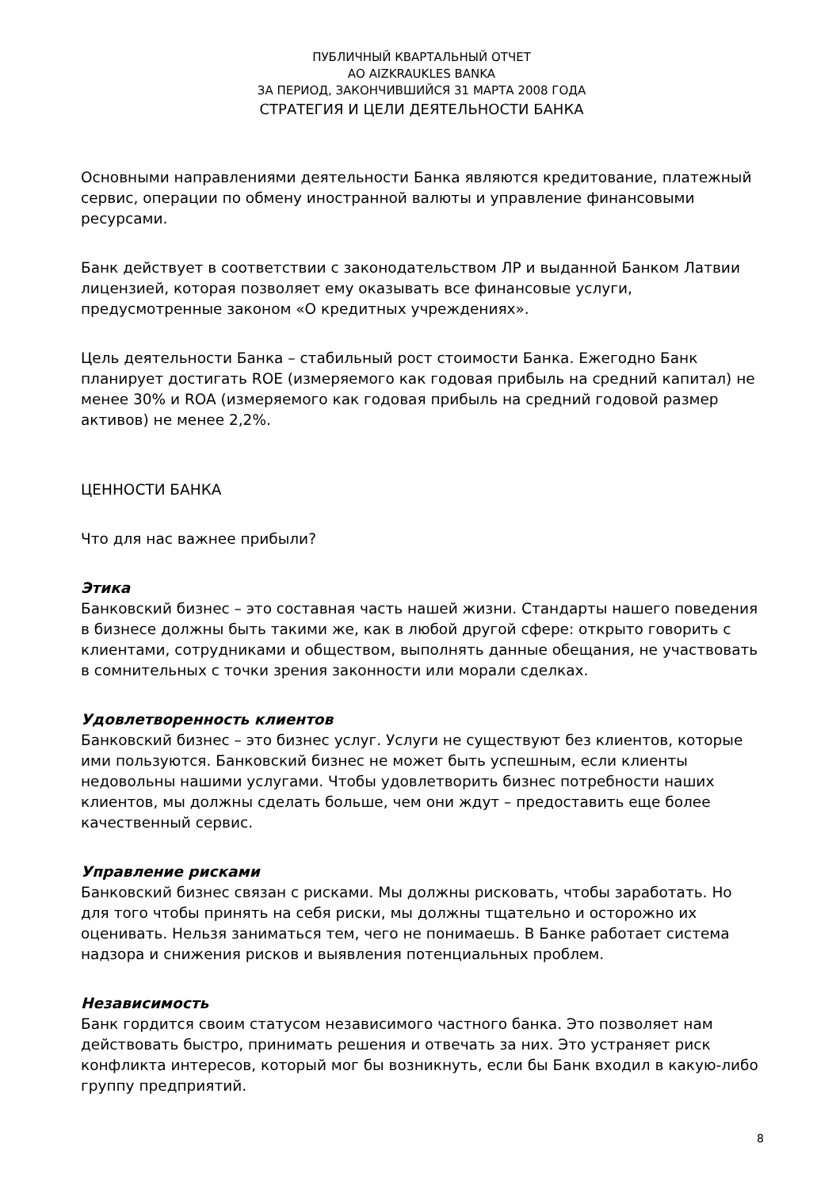ПУБЛИЧНЫЙ КВАРТАЛЬНЫЙ ОТЧЕТ
АО AIZKRAUKLES BANKA
ЗА ПЕРИОД, ЗАКОНЧИВШИЙСЯ 31 МАРТА 2008 ГОДА
СТРАТЕГИЯ И ЦЕЛИ ДЕЯТЕЛЬНОСТИ БАНКА
Основными направлениями деятельности Банка являются кредитование, платежный сервис, операции по обмену иностранной валюты и управление финансовыми ресурсами.
Банк действует в соответствии с законодательством ЛР и выданной Банком Латвии лицензией, которая позволяет ему оказывать все финансовые услуги, предусмотренные законом «О кредитных учреждениях».
Цель деятельности Банка – стабильный рост стоимости Банка. Ежегодно Банк планирует достигать ROE (измеряемого как годовая прибыль на средний капитал) не менее 30% и ROA (измеряемого как годовая прибыль на средний годовой размер активов) не менее 2,2%.
ЦЕННОСТИ БАНКА
Что для нас важнее прибыли?
Этика
Банковский бизнес – это составная часть нашей жизни. Стандарты нашего поведения в бизнесе должны быть такими же, как в любой другой сфере: открыто говорить с клиентами, сотрудниками и обществом, выполнять данные обещания, не участвовать в сомнительных с точки зрения законности или морали сделках.
Удовлетворенность клиентов
Банковский бизнес – это бизнес услуг. Услуги не существуют без клиентов, которые ими пользуются. Банковский бизнес не может быть успешным, если клиенты недовольны нашими услугами. Чтобы удовлетворить бизнес потребности наших клиентов, мы должны сделать больше, чем они ждут – предоставить еще более качественный сервис.
Управление рисками
Банковский бизнес связан с рисками. Мы должны рисковать, чтобы заработать. Но для того чтобы принять на себя риски, мы должны тщательно и осторожно их оценивать. Нельзя заниматься тем, чего не понимаешь. В Банке работает система надзора и снижения рисков и выявления потенциальных проблем.
Независимость
Банк гордится своим статусом независимого частного банка. Это позволяет нам действовать быстро, принимать решения и отвечать за них. Это устраняет риск конфликта интересов, который мог бы возникнуть, если бы Банк входил в какую-либо группу предприятий.
8